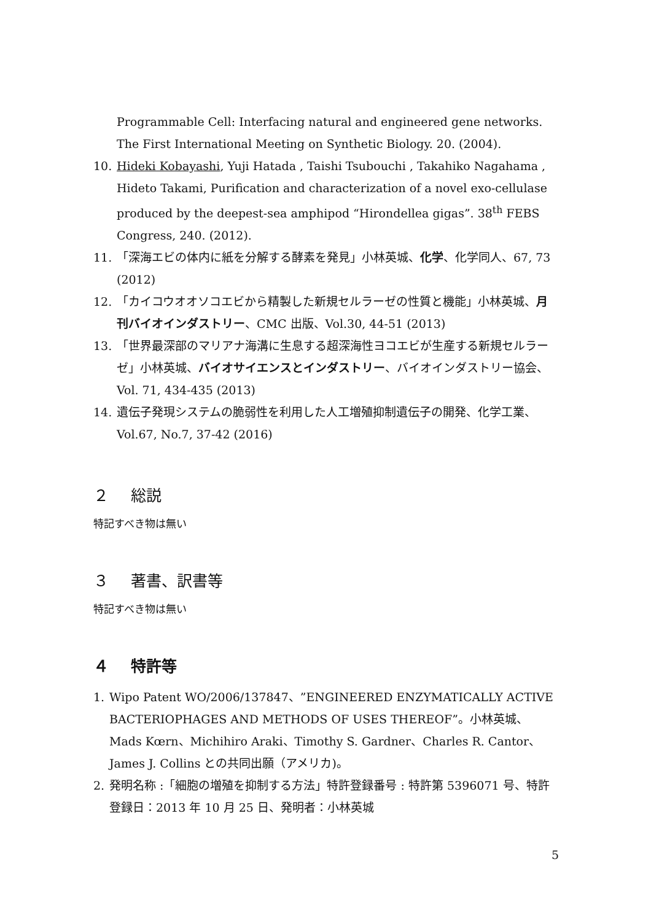Programmable Cell: Interfacing natural and engineered gene networks. The First International Meeting on Synthetic Biology. 20. (2004).
10. Hideki Kobayashi, Yuji Hatada , Taishi Tsubouchi , Takahiko Nagahama , Hideto Takami, Purification and characterization of a novel exo-cellulase produced by the deepest-sea amphipod “Hirondellea gigas”. 38<sup>th</sup> FEBS Congress, 240. (2012).
11. 「深海エビの体内に紙を分解する酵素を発見」小林英城、化学、化学同人、67, 73 (2012)
12. 「カイコウオオソコエビから精製した新規セルラーゼの性質と機能」小林英城、月刊バイオインダストリー、CMC 出版、Vol.30, 44-51 (2013)
13. 「世界最深部のマリアナ海溝に生息する超深海性ヨコエビが生産する新規セルラーゼ」小林英城、バイオサイエンスとインダストリー、バイオインダストリー協会、Vol. 71, 434-435 (2013)
14. 遺伝子発現システムの脆弱性を利用した人工増殖抑制遺伝子の開発、化学工業、Vol.67, No.7, 37-42 (2016)
２ 総説
特記すべき物は無い
３ 著書、訳書等
特記すべき物は無い
４ 特許等
1. Wipo Patent WO/2006/137847、”ENGINEERED ENZYMATICALLY ACTIVE BACTERIOPHAGES AND METHODS OF USES THEREOF”。小林英城、Mads Kœrn、Michihiro Araki、Timothy S. Gardner、Charles R. Cantor、James J. Collins との共同出願（アメリカ)。
2. 発明名称 :「細胞の増殖を抑制する方法」特許登録番号 : 特許第 5396071 号、特許登録日：2013 年 10 月 25 日、発明者：小林英城
5